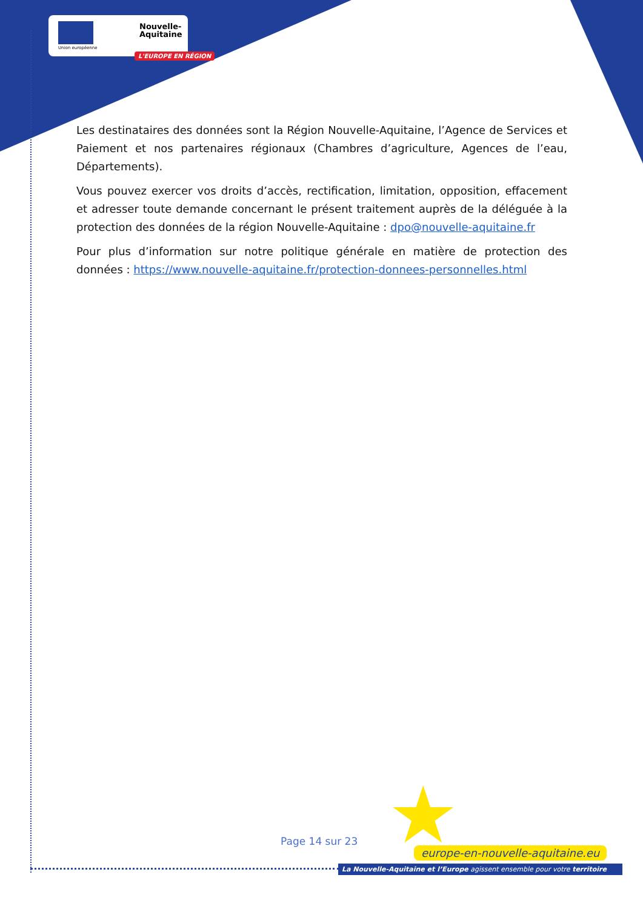Union européenne
Nouvelle-
Aquitaine
L'EUROPE EN RÉGION
Les destinataires des données sont la Région Nouvelle-Aquitaine, l’Agence de Services et Paiement et nos partenaires régionaux (Chambres d’agriculture, Agences de l’eau, Départements).
Vous pouvez exercer vos droits d’accès, rectification, limitation, opposition, effacement et adresser toute demande concernant le présent traitement auprès de la déléguée à la protection des données de la région Nouvelle-Aquitaine : dpo@nouvelle-aquitaine.fr
Pour plus d’information sur notre politique générale en matière de protection des données : https://www.nouvelle-aquitaine.fr/protection-donnees-personnelles.html
★
Page 14 sur 23
europe-en-nouvelle-aquitaine.eu
La Nouvelle-Aquitaine et l’Europe agissent ensemble pour votre territoire